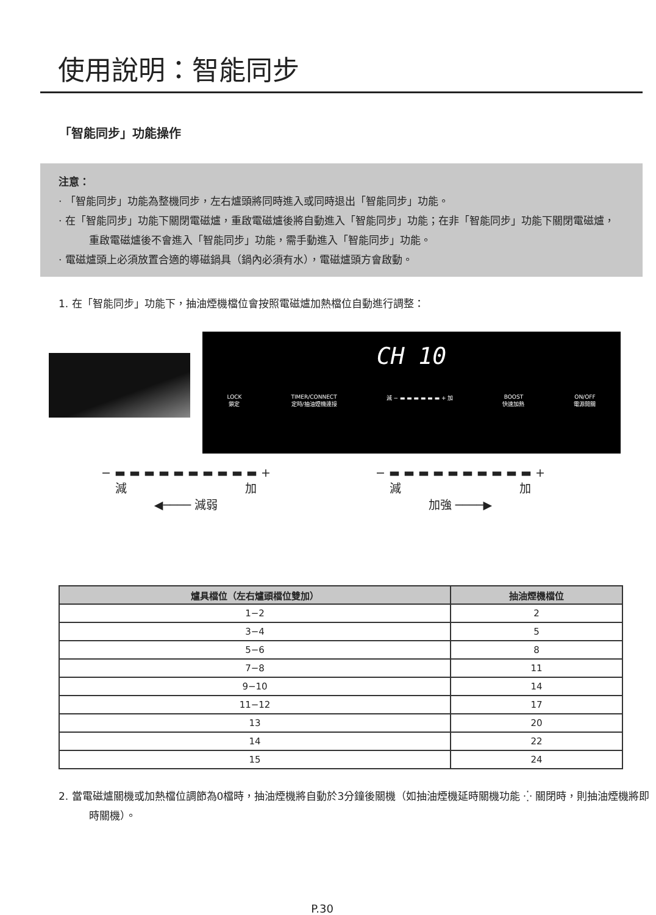使用說明：智能同步
「智能同步」功能操作
注意：
· 「智能同步」功能為整機同步，左右爐頭將同時進入或同時退出「智能同步」功能。
· 在「智能同步」功能下關閉電磁爐，重啟電磁爐後將自動進入「智能同步」功能；在非「智能同步」功能下關閉電磁爐，重啟電磁爐後不會進入「智能同步」功能，需手動進入「智能同步」功能。
· 電磁爐頭上必須放置合適的導磁鍋具（鍋內必須有水），電磁爐頭方會啟動。
1. 在「智能同步」功能下，抽油煙機檔位會按照電磁爐加熱檔位自動進行調整：
CH 10
LOCK
鎖定 TIMER/CONNECT
定時/抽油煙機連接 減 − ▬ ▬ ▬ ▬ ▬ ▬ + 加 BOOST
快速加熱 ON/OFF
電源開關
− ▬ ▬ ▬ ▬ ▬ ▬ ▬ ▬ ▬ ▬ +
減 加
◀──── 減弱
− ▬ ▬ ▬ ▬ ▬ ▬ ▬ ▬ ▬ ▬ +
減 加
加強 ────▶
| 爐具檔位（左右爐頭檔位雙加） | 抽油煙機檔位 |
| --- | --- |
| 1−2 | 2 |
| 3−4 | 5 |
| 5−6 | 8 |
| 7−8 | 11 |
| 9−10 | 14 |
| 11−12 | 17 |
| 13 | 20 |
| 14 | 22 |
| 15 | 24 |
2. 當電磁爐關機或加熱檔位調節為0檔時，抽油煙機將自動於3分鐘後關機（如抽油煙機延時關機功能 ⁛ 關閉時，則抽油煙機將即時關機）。
P.30